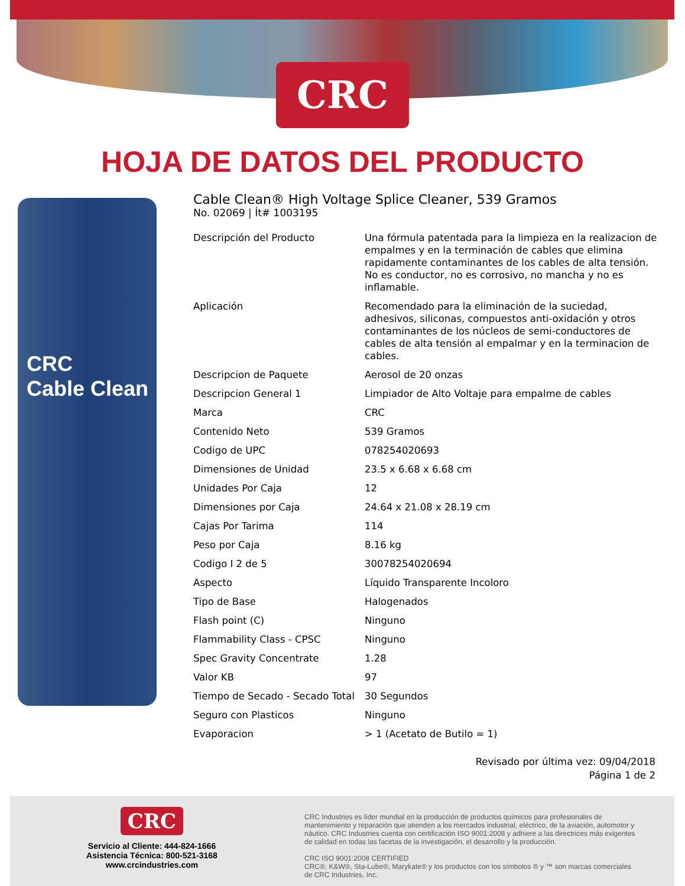CRC
HOJA DE DATOS DEL PRODUCTO
CRC
Cable Clean
Cable Clean® High Voltage Splice Cleaner, 539 Gramos
No. 02069 | Ít# 1003195
| Descripción del Producto | Una fórmula patentada para la limpieza en la realizacion de empalmes y en la terminación de cables que elimina rapidamente contaminantes de los cables de alta tensión. No es conductor, no es corrosivo, no mancha y no es inflamable. |
| Aplicación | Recomendado para la eliminación de la suciedad, adhesivos, siliconas, compuestos anti-oxidación y otros contaminantes de los núcleos de semi-conductores de cables de alta tensión al empalmar y en la terminacion de cables. |
| Descripcion de Paquete | Aerosol de 20 onzas |
| Descripcion General 1 | Limpiador de Alto Voltaje para empalme de cables |
| Marca | CRC |
| Contenido Neto | 539 Gramos |
| Codigo de UPC | 078254020693 |
| Dimensiones de Unidad | 23.5 x 6.68 x 6.68 cm |
| Unidades Por Caja | 12 |
| Dimensiones por Caja | 24.64 x 21.08 x 28.19 cm |
| Cajas Por Tarima | 114 |
| Peso por Caja | 8.16 kg |
| Codigo I 2 de 5 | 30078254020694 |
| Aspecto | Líquido Transparente Incoloro |
| Tipo de Base | Halogenados |
| Flash point (C) | Ninguno |
| Flammability Class - CPSC | Ninguno |
| Spec Gravity Concentrate | 1.28 |
| Valor KB | 97 |
| Tiempo de Secado - Secado Total | 30 Segundos |
| Seguro con Plasticos | Ninguno |
| Evaporacion | > 1 (Acetato de Butilo = 1) |
Revisado por última vez: 09/04/2018
Página 1 de 2
CRC
Servicio al Cliente: 444-824-1666
Asistencia Técnica: 800-521-3168
www.crcindustries.com
CRC Industries es líder mundial en la producción de productos químicos para profesionales de mantenimiento y reparación que atienden a los mercados industrial, eléctrico, de la aviación, automotor y náutico. CRC Industries cuenta con certificación ISO 9001:2008 y adhiere a las directrices más exigentes de calidad en todas las facetas de la investigación, el desarrollo y la producción.
CRC ISO 9001:2008 CERTIFIED
CRC®, K&W®, Sta-Lube®, Marykate® y los productos con los símbolos ® y ™ son marcas comerciales de CRC Industries, Inc.